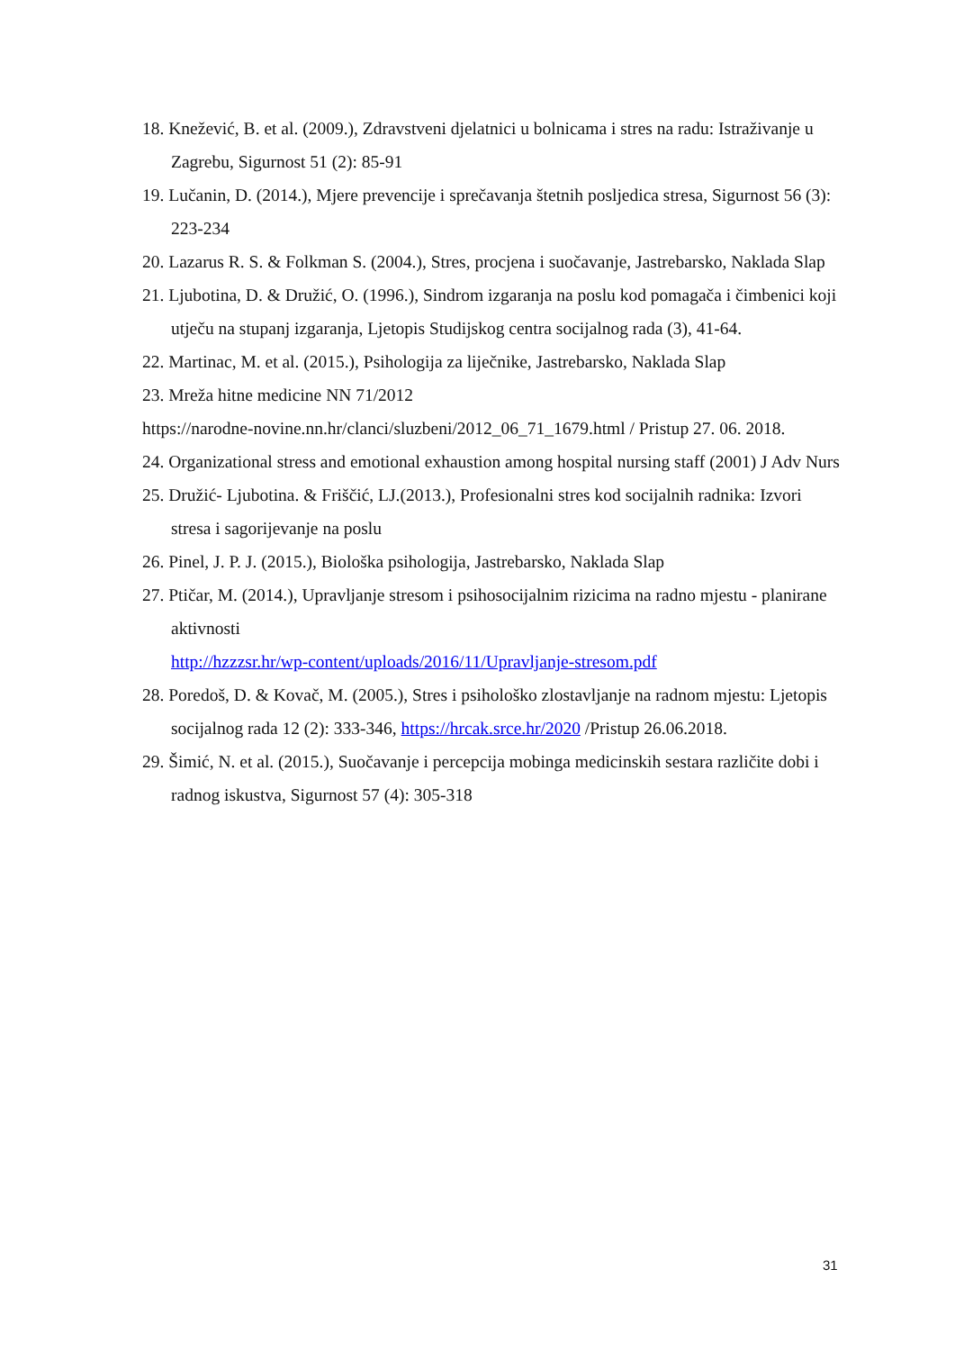18. Knežević, B. et al. (2009.), Zdravstveni djelatnici u bolnicama i stres na radu: Istraživanje u Zagrebu, Sigurnost 51 (2): 85-91
19. Lučanin, D. (2014.), Mjere prevencije i sprečavanja štetnih posljedica stresa, Sigurnost 56 (3): 223-234
20. Lazarus R. S. & Folkman S. (2004.), Stres, procjena i suočavanje, Jastrebarsko, Naklada Slap
21. Ljubotina, D. & Družić, O. (1996.), Sindrom izgaranja na poslu kod pomagača i čimbenici koji utječu na stupanj izgaranja, Ljetopis Studijskog centra socijalnog rada (3), 41-64.
22. Martinac, M. et al. (2015.), Psihologija za liječnike, Jastrebarsko, Naklada Slap
23. Mreža hitne medicine NN 71/2012
https://narodne-novine.nn.hr/clanci/sluzbeni/2012_06_71_1679.html / Pristup 27. 06. 2018.
24. Organizational stress and emotional exhaustion among hospital nursing staff (2001) J Adv Nurs
25. Družić- Ljubotina. & Friščić, LJ.(2013.), Profesionalni stres kod socijalnih radnika: Izvori stresa i sagorijevanje na poslu
26. Pinel, J. P. J. (2015.), Biološka psihologija, Jastrebarsko, Naklada Slap
27. Ptičar, M. (2014.), Upravljanje stresom i psihosocijalnim rizicima na radno mjestu - planirane aktivnosti
http://hzzzsr.hr/wp-content/uploads/2016/11/Upravljanje-stresom.pdf
28. Poredoš, D. & Kovač, M. (2005.), Stres i psihološko zlostavljanje na radnom mjestu: Ljetopis socijalnog rada 12 (2): 333-346, https://hrcak.srce.hr/2020 /Pristup 26.06.2018.
29. Šimić, N. et al. (2015.), Suočavanje i percepcija mobinga medicinskih sestara različite dobi i radnog iskustva, Sigurnost 57 (4): 305-318
31